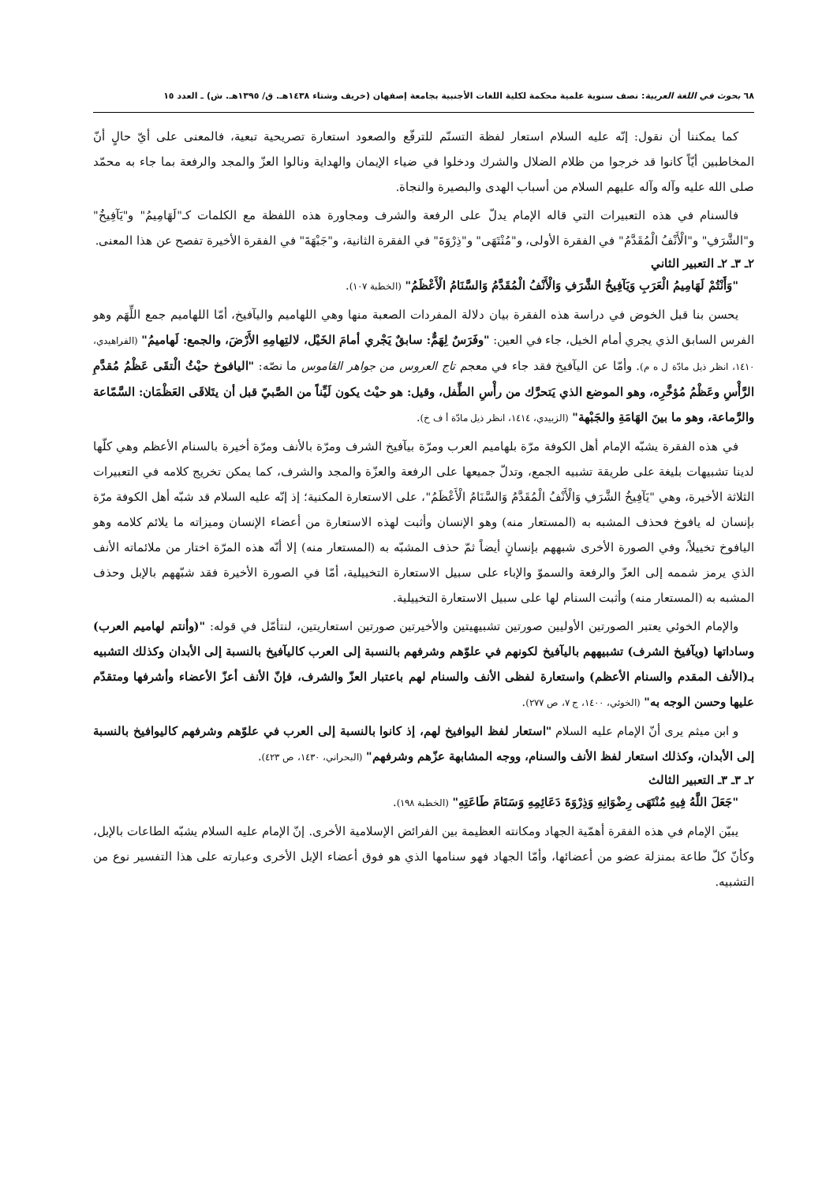٦٨ بحوث في اللغة العربية: نصف سنوية علمية محكمة لكلية اللغات الأجنبية بجامعة إصفهان (خريف وشتاء ١٤٣٨هـ. ق/ ١٣٩٥هـ. ش) ـ العدد ١٥
كما يمكننا أن نقول: إنّه عليه السلام استعار لفظة التسنّم للترفّع والصعود استعارة تصريحية تبعية، فالمعنى على أيّ حالٍ أنّ المخاطبين أيّاً كانوا قد خرجوا من ظلام الضلال والشرك ودخلوا في ضياء الإيمان والهداية ونالوا العزّ والمجد والرفعة بما جاء به محمّد صلى الله عليه وآله وآله عليهم السلام من أسباب الهدى والبصيرة والنجاة.
فالسنام في هذه التعبيرات التي قاله الإمام يدلّ على الرفعة والشرف ومجاورة هذه اللفظة مع الكلمات كـ"لَهَامِيمُ" و"يَآفِيخُ" و"الشَّرَفِ" و"الْأَنْفُ الْمُقَدَّمُ" في الفقرة الأولى، و"مُنْتَهَى" و"ذِرْوَةَ" في الفقرة الثانية، و"جَبْهَةَ" في الفقرة الأخيرة تفصح عن هذا المعنى.
٢ـ ٣ـ ٢ـ التعبير الثاني
"وَأَنْتُمْ لَهَامِيمُ الْعَرَبِ وَيَآفِيخُ الشَّرَفِ وَالْأَنْفُ الْمُقَدَّمُ وَالسَّنَامُ الْأَعْظَمُ" (الخطبة ١٠٧).
يحسن بنا قبل الخوض في دراسة هذه الفقرة بيان دلالة المفردات الصعبة منها وهي اللهاميم واليآفيخ، أمّا اللهاميم جمع اللِّهَم وهو الفرس السابق الذي يجري أمام الخيل، جاء في العين: "وفَرَسٌ لِهَمٌّ: سابقٌ يَجْري أمامَ الخَيْل، لالتِهامِهِ الأَرْضَ، والجمع: لَهاميمُ" (الفراهيدي، ١٤١٠، انظر ذيل مادّة ل ه م). وأمّا عن اليآفيخ فقد جاء في معجم تاج العروس من جواهر القاموس ما نصّه: "اليافوخ حيْثُ الْتقَى عَظْمُ مُقدَّمِ الرَّأْسِ وعَظْمُ مُؤخَّرِه، وهو الموضع الذي يَتحرَّك من رأْسِ الطِّفل، وقيل: هو حيْث يكون لَيِّناً من الصَّبيّ قبل أن يتَلاقَى العَظْمَان: السَّمّاعة والرَّماعة، وهو ما بينَ الهَامَةِ والجَبْهة" (الزبيدي، ١٤١٤، انظر ذيل مادّة أ ف خ).
في هذه الفقرة يشبّه الإمام أهل الكوفة مرّة بلهاميم العرب ومرّة بيآفيخ الشرف ومرّة بالأنف ومرّة أخيرة بالسنام الأعظم وهي كلّها لدينا تشبيهات بليغة على طريقة تشبيه الجمع، وتدلّ جميعها على الرفعة والعزّة والمجد والشرف، كما يمكن تخريج كلامه في التعبيرات الثلاثة الأخيرة، وهي "يَآفِيخُ الشَّرَفِ وَالْأَنْفُ الْمُقَدَّمُ وَالسَّنَامُ الْأَعْظَمُ"، على الاستعارة المكنية؛ إذ إنّه عليه السلام قد شبّه أهل الكوفة مرّة بإنسان له يافوخ فحذف المشبه به (المستعار منه) وهو الإنسان وأثبت لهذه الاستعارة من أعضاء الإنسان وميزاته ما يلائم كلامه وهو اليافوخ تخييلاً، وفي الصورة الأخرى شبههم بإنسانٍ أيضاً ثمّ حذف المشبّه به (المستعار منه) إلا أنّه هذه المرّة اختار من ملائماته الأنف الذي يرمز شممه إلى العزّ والرفعة والسموّ والإباء على سبيل الاستعارة التخييلية، أمّا في الصورة الأخيرة فقد شبّههم بالإبل وحذف المشبه به (المستعار منه) وأثبت السنام لها على سبيل الاستعارة التخييلية.
والإمام الخوئي يعتبر الصورتين الأولیين صورتين تشبيهيتين والأخيرتين صورتين استعاريتين، لنتأمّل في قوله: "(وأنتم لهاميم العرب) وساداتها (ويآفيخ الشرف) تشبيههم باليآفيخ لكونهم في علوّهم وشرفهم بالنسبة إلى العرب كاليآفيخ بالنسبة إلى الأبدان وكذلك التشبيه بـ(الأنف المقدم والسنام الأعظم) واستعارة لفظى الأنف والسنام لهم باعتبار العزّ والشرف، فإنّ الأنف أعزّ الأعضاء وأشرفها ومتقدّم عليها وحسن الوجه به" (الخوئي، ١٤٠٠، ج ٧، ص ٢٧٧).
و ابن ميثم يرى أنّ الإمام عليه السلام "استعار لفظ اليوافيخ لهم، إذ كانوا بالنسبة إلى العرب في علوّهم وشرفهم كاليوافيخ بالنسبة إلى الأبدان، وكذلك استعار لفظ الأنف والسنام، ووجه المشابهة عزّهم وشرفهم" (البحراني، ١٤٣٠، ص ٤٢٣).
٢ـ ٣ـ ٣ـ التعبير الثالث
"جَعَلَ اللَّهُ فِيهِ مُنْتَهَى رِضْوَانِهِ وَذِرْوَةَ دَعَائِمِهِ وَسَنَامَ طَاعَتِهِ" (الخطبة ١٩٨).
يبيّن الإمام في هذه الفقرة أهمّية الجهاد ومكانته العظيمة بين الفرائض الإسلامية الأخرى. إنّ الإمام عليه السلام يشبّه الطاعات بالإبل، وكأنّ كلّ طاعة بمنزلة عضو من أعضائها، وأمّا الجهاد فهو سنامها الذي هو فوق أعضاء الإبل الأخرى وعبارته على هذا التفسير نوع من التشبيه.